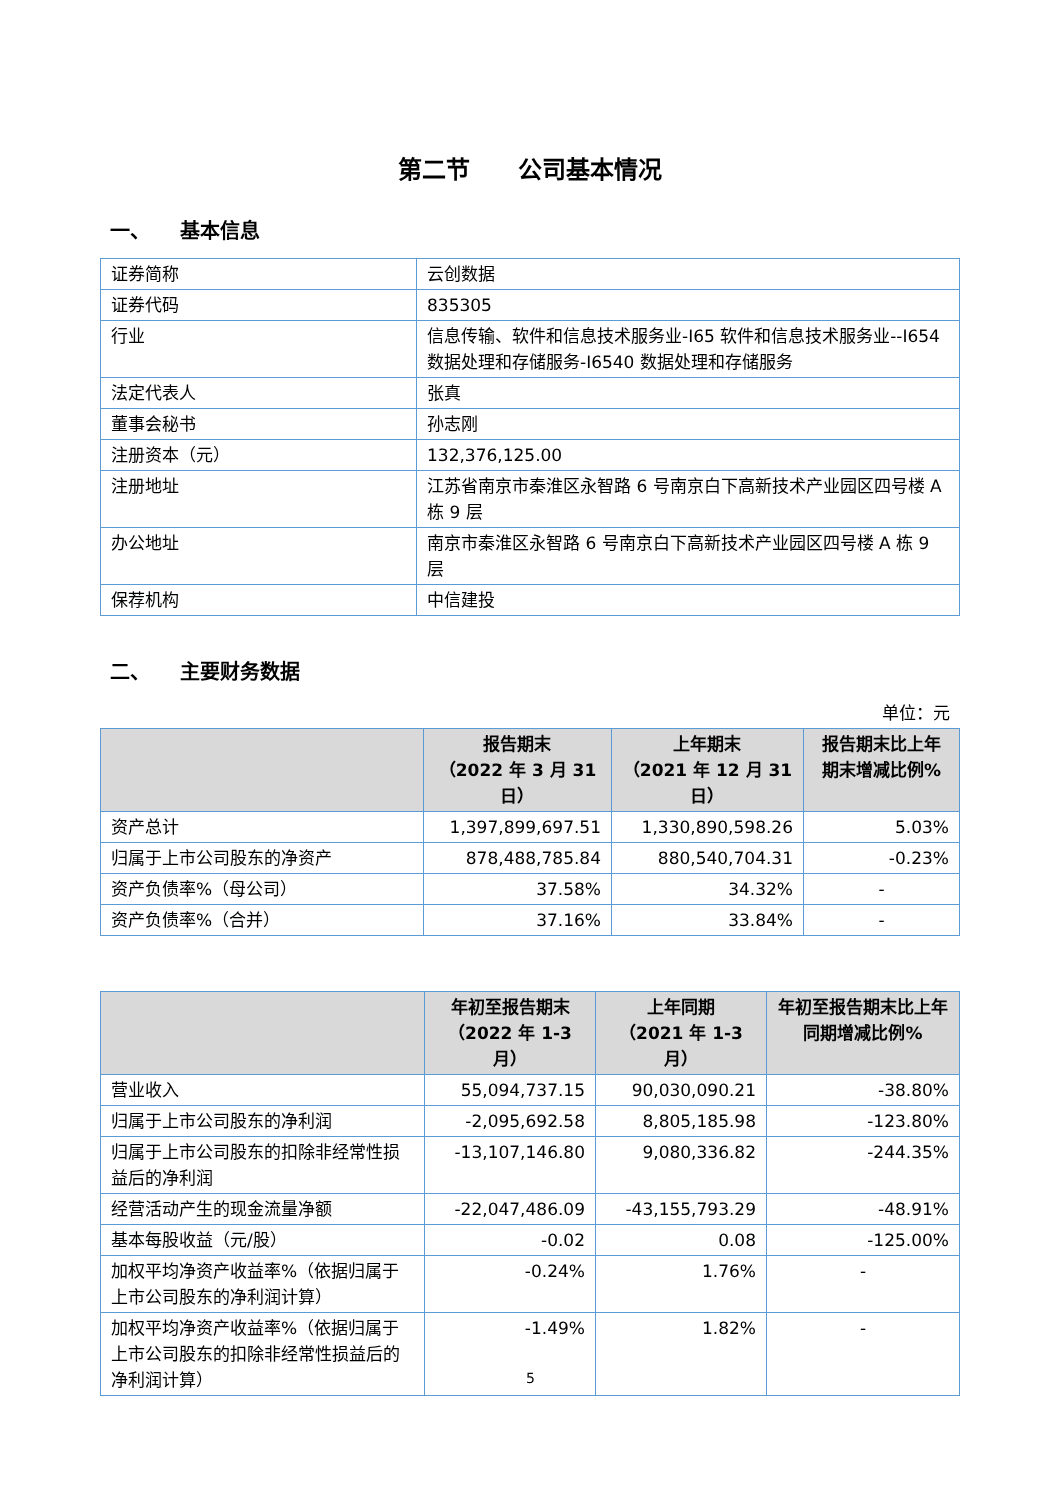第二节　　公司基本情况
一、　　基本信息
| 证券简称 | 云创数据 |
| 证券代码 | 835305 |
| 行业 | 信息传输、软件和信息技术服务业-I65 软件和信息技术服务业--I654 数据处理和存储服务-I6540 数据处理和存储服务 |
| 法定代表人 | 张真 |
| 董事会秘书 | 孙志刚 |
| 注册资本（元） | 132,376,125.00 |
| 注册地址 | 江苏省南京市秦淮区永智路 6 号南京白下高新技术产业园区四号楼 A 栋 9 层 |
| 办公地址 | 南京市秦淮区永智路 6 号南京白下高新技术产业园区四号楼 A 栋 9 层 |
| 保荐机构 | 中信建投 |
二、　　主要财务数据
单位：元
| | 报告期末 （2022 年 3 月 31 日） | 上年期末 （2021 年 12 月 31 日） | 报告期末比上年期末增减比例% |
| --- | --- | --- | --- |
| 资产总计 | 1,397,899,697.51 | 1,330,890,598.26 | 5.03% |
| 归属于上市公司股东的净资产 | 878,488,785.84 | 880,540,704.31 | -0.23% |
| 资产负债率%（母公司） | 37.58% | 34.32% | - |
| 资产负债率%（合并） | 37.16% | 33.84% | - |
| | 年初至报告期末 （2022 年 1-3 月） | 上年同期 （2021 年 1-3 月） | 年初至报告期末比上年同期增减比例% |
| --- | --- | --- | --- |
| 营业收入 | 55,094,737.15 | 90,030,090.21 | -38.80% |
| 归属于上市公司股东的净利润 | -2,095,692.58 | 8,805,185.98 | -123.80% |
| 归属于上市公司股东的扣除非经常性损益后的净利润 | -13,107,146.80 | 9,080,336.82 | -244.35% |
| 经营活动产生的现金流量净额 | -22,047,486.09 | -43,155,793.29 | -48.91% |
| 基本每股收益（元/股） | -0.02 | 0.08 | -125.00% |
| 加权平均净资产收益率%（依据归属于上市公司股东的净利润计算） | -0.24% | 1.76% | - |
| 加权平均净资产收益率%（依据归属于上市公司股东的扣除非经常性损益后的净利润计算） | -1.49% | 1.82% | - |
5